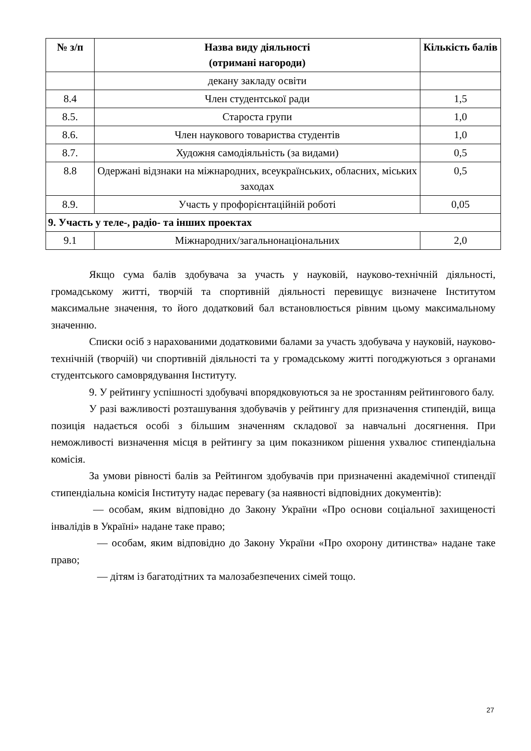| № з/п | Назва виду діяльності (отримані нагороди) | Кількість балів |
| --- | --- | --- |
| | декану закладу освіти | |
| 8.4 | Член студентської ради | 1,5 |
| 8.5. | Староста групи | 1,0 |
| 8.6. | Член наукового товариства студентів | 1,0 |
| 8.7. | Художня самодіяльність (за видами) | 0,5 |
| 8.8 | Одержані відзнаки на міжнародних, всеукраїнських, обласних, міських заходах | 0,5 |
| 8.9. | Участь у профорієнтаційній роботі | 0,05 |
| 9. Участь у теле-, радіо- та інших проектах | | |
| 9.1 | Міжнародних/загальнонаціональних | 2,0 |
Якщо сума балів здобувача за участь у науковій, науково-технічній діяльності, громадському житті, творчій та спортивній діяльності перевищує визначене Інститутом максимальне значення, то його додатковий бал встановлюється рівним цьому максимальному значенню.
Списки осіб з нарахованими додатковими балами за участь здобувача у науковій, науково-технічній (творчій) чи спортивній діяльності та у громадському житті погоджуються з органами студентського самоврядування Інституту.
9. У рейтингу успішності здобувачі впорядковуються за не зростанням рейтингового балу.
У разі важливості розташування здобувачів у рейтингу для призначення стипендій, вища позиція надається особі з більшим значенням складової за навчальні досягнення. При неможливості визначення місця в рейтингу за цим показником рішення ухвалює стипендіальна комісія.
За умови рівності балів за Рейтингом здобувачів при призначенні академічної стипендії стипендіальна комісія Інституту надає перевагу (за наявності відповідних документів):
— особам, яким відповідно до Закону України «Про основи соціальної захищеності інвалідів в Україні» надане таке право;
— особам, яким відповідно до Закону України «Про охорону дитинства» надане таке право;
— дітям із багатодітних та малозабезпечених сімей тощо.
27